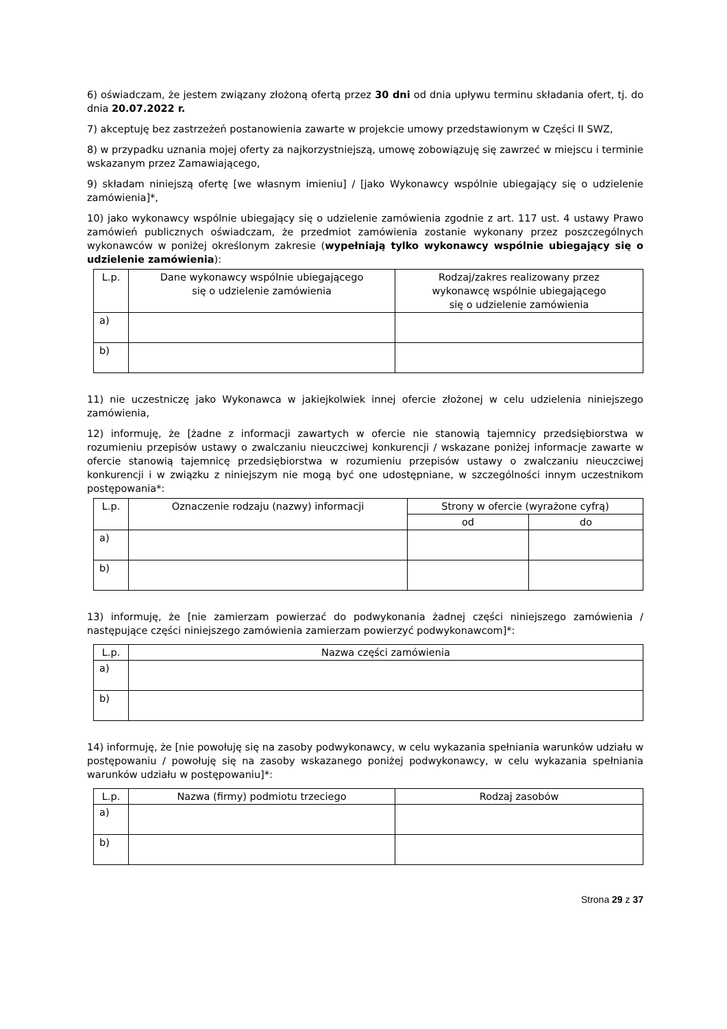6) oświadczam, że jestem związany złożoną ofertą przez 30 dni od dnia upływu terminu składania ofert, tj. do dnia 20.07.2022 r.
7) akceptuję bez zastrzeżeń postanowienia zawarte w projekcie umowy przedstawionym w Części II SWZ,
8) w przypadku uznania mojej oferty za najkorzystniejszą, umowę zobowiązuję się zawrzeć w miejscu i terminie wskazanym przez Zamawiającego,
9) składam niniejszą ofertę [we własnym imieniu] / [jako Wykonawcy wspólnie ubiegający się o udzielenie zamówienia]*,
10) jako wykonawcy wspólnie ubiegający się o udzielenie zamówienia zgodnie z art. 117 ust. 4 ustawy Prawo zamówień publicznych oświadczam, że przedmiot zamówienia zostanie wykonany przez poszczególnych wykonawców w poniżej określonym zakresie (wypełniają tylko wykonawcy wspólnie ubiegający się o udzielenie zamówienia):
| L.p. | Dane wykonawcy wspólnie ubiegającego się o udzielenie zamówienia | Rodzaj/zakres realizowany przez wykonawcę wspólnie ubiegającego się o udzielenie zamówienia |
| --- | --- | --- |
| a) | | |
| b) | | |
11) nie uczestniczę jako Wykonawca w jakiejkolwiek innej ofercie złożonej w celu udzielenia niniejszego zamówienia,
12) informuję, że [żadne z informacji zawartych w ofercie nie stanowią tajemnicy przedsiębiorstwa w rozumieniu przepisów ustawy o zwalczaniu nieuczciwej konkurencji / wskazane poniżej informacje zawarte w ofercie stanowią tajemnicę przedsiębiorstwa w rozumieniu przepisów ustawy o zwalczaniu nieuczciwej konkurencji i w związku z niniejszym nie mogą być one udostępniane, w szczególności innym uczestnikom postępowania*:
| L.p. | Oznaczenie rodzaju (nazwy) informacji | Strony w ofercie (wyrażone cyfrą) | |
| --- | --- | --- | --- |
| | | od | do |
| a) | | | |
| b) | | | |
13) informuję, że [nie zamierzam powierzać do podwykonania żadnej części niniejszego zamówienia / następujące części niniejszego zamówienia zamierzam powierzyć podwykonawcom]*:
| L.p. | Nazwa części zamówienia |
| --- | --- |
| a) | |
| b) | |
14) informuję, że [nie powołuję się na zasoby podwykonawcy, w celu wykazania spełniania warunków udziału w postępowaniu / powołuję się na zasoby wskazanego poniżej podwykonawcy, w celu wykazania spełniania warunków udziału w postępowaniu]*:
| L.p. | Nazwa (firmy) podmiotu trzeciego | Rodzaj zasobów |
| --- | --- | --- |
| a) | | |
| b) | | |
Strona 29 z 37